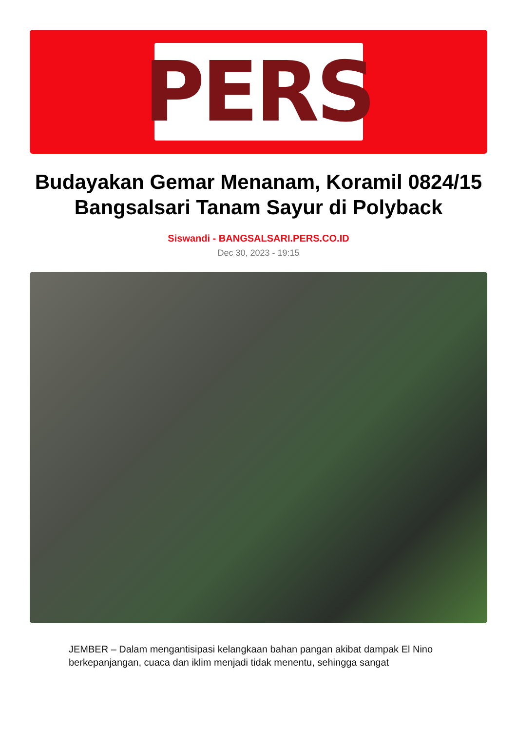PERS
Budayakan Gemar Menanam, Koramil 0824/15 Bangsalsari Tanam Sayur di Polyback
Siswandi - BANGSALSARI.PERS.CO.ID
Dec 30, 2023 - 19:15
JEMBER – Dalam mengantisipasi kelangkaan bahan pangan akibat dampak El Nino berkepanjangan, cuaca dan iklim menjadi tidak menentu, sehingga sangat